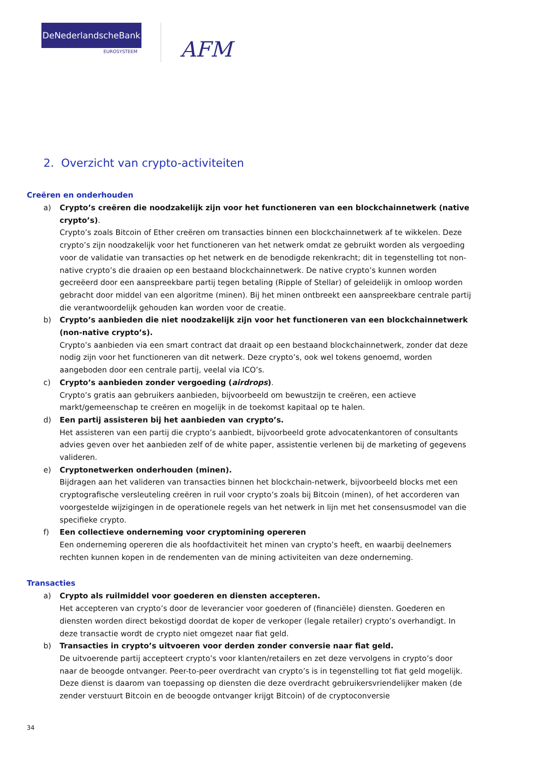DeNederlandscheBank
EUROSYSTEEM
AFM
2. Overzicht van crypto-activiteiten
Creëren en onderhouden
a) Crypto’s creëren die noodzakelijk zijn voor het functioneren van een blockchainnetwerk (native crypto’s).
Crypto’s zoals Bitcoin of Ether creëren om transacties binnen een blockchainnetwerk af te wikkelen. Deze crypto’s zijn noodzakelijk voor het functioneren van het netwerk omdat ze gebruikt worden als vergoeding voor de validatie van transacties op het netwerk en de benodigde rekenkracht; dit in tegenstelling tot non-native crypto’s die draaien op een bestaand blockchainnetwerk. De native crypto’s kunnen worden gecreëerd door een aanspreekbare partij tegen betaling (Ripple of Stellar) of geleidelijk in omloop worden gebracht door middel van een algoritme (minen). Bij het minen ontbreekt een aanspreekbare centrale partij die verantwoordelijk gehouden kan worden voor de creatie.
b) Crypto’s aanbieden die niet noodzakelijk zijn voor het functioneren van een blockchainnetwerk (non-native crypto’s).
Crypto’s aanbieden via een smart contract dat draait op een bestaand blockchainnetwerk, zonder dat deze nodig zijn voor het functioneren van dit netwerk. Deze crypto’s, ook wel tokens genoemd, worden aangeboden door een centrale partij, veelal via ICO’s.
c) Crypto’s aanbieden zonder vergoeding (airdrops).
Crypto’s gratis aan gebruikers aanbieden, bijvoorbeeld om bewustzijn te creëren, een actieve markt/gemeenschap te creëren en mogelijk in de toekomst kapitaal op te halen.
d) Een partij assisteren bij het aanbieden van crypto’s.
Het assisteren van een partij die crypto’s aanbiedt, bijvoorbeeld grote advocatenkantoren of consultants advies geven over het aanbieden zelf of de white paper, assistentie verlenen bij de marketing of gegevens valideren.
e) Cryptonetwerken onderhouden (minen).
Bijdragen aan het valideren van transacties binnen het blockchain-netwerk, bijvoorbeeld blocks met een cryptografische versleuteling creëren in ruil voor crypto’s zoals bij Bitcoin (minen), of het accorderen van voorgestelde wijzigingen in de operationele regels van het netwerk in lijn met het consensusmodel van die specifieke crypto.
f) Een collectieve onderneming voor cryptomining opereren
Een onderneming opereren die als hoofdactiviteit het minen van crypto’s heeft, en waarbij deelnemers rechten kunnen kopen in de rendementen van de mining activiteiten van deze onderneming.
Transacties
a) Crypto als ruilmiddel voor goederen en diensten accepteren.
Het accepteren van crypto’s door de leverancier voor goederen of (financiële) diensten. Goederen en diensten worden direct bekostigd doordat de koper de verkoper (legale retailer) crypto’s overhandigt. In deze transactie wordt de crypto niet omgezet naar fiat geld.
b) Transacties in crypto’s uitvoeren voor derden zonder conversie naar fiat geld.
De uitvoerende partij accepteert crypto’s voor klanten/retailers en zet deze vervolgens in crypto’s door naar de beoogde ontvanger. Peer-to-peer overdracht van crypto’s is in tegenstelling tot fiat geld mogelijk. Deze dienst is daarom van toepassing op diensten die deze overdracht gebruikersvriendelijker maken (de zender verstuurt Bitcoin en de beoogde ontvanger krijgt Bitcoin) of de cryptoconversie
34